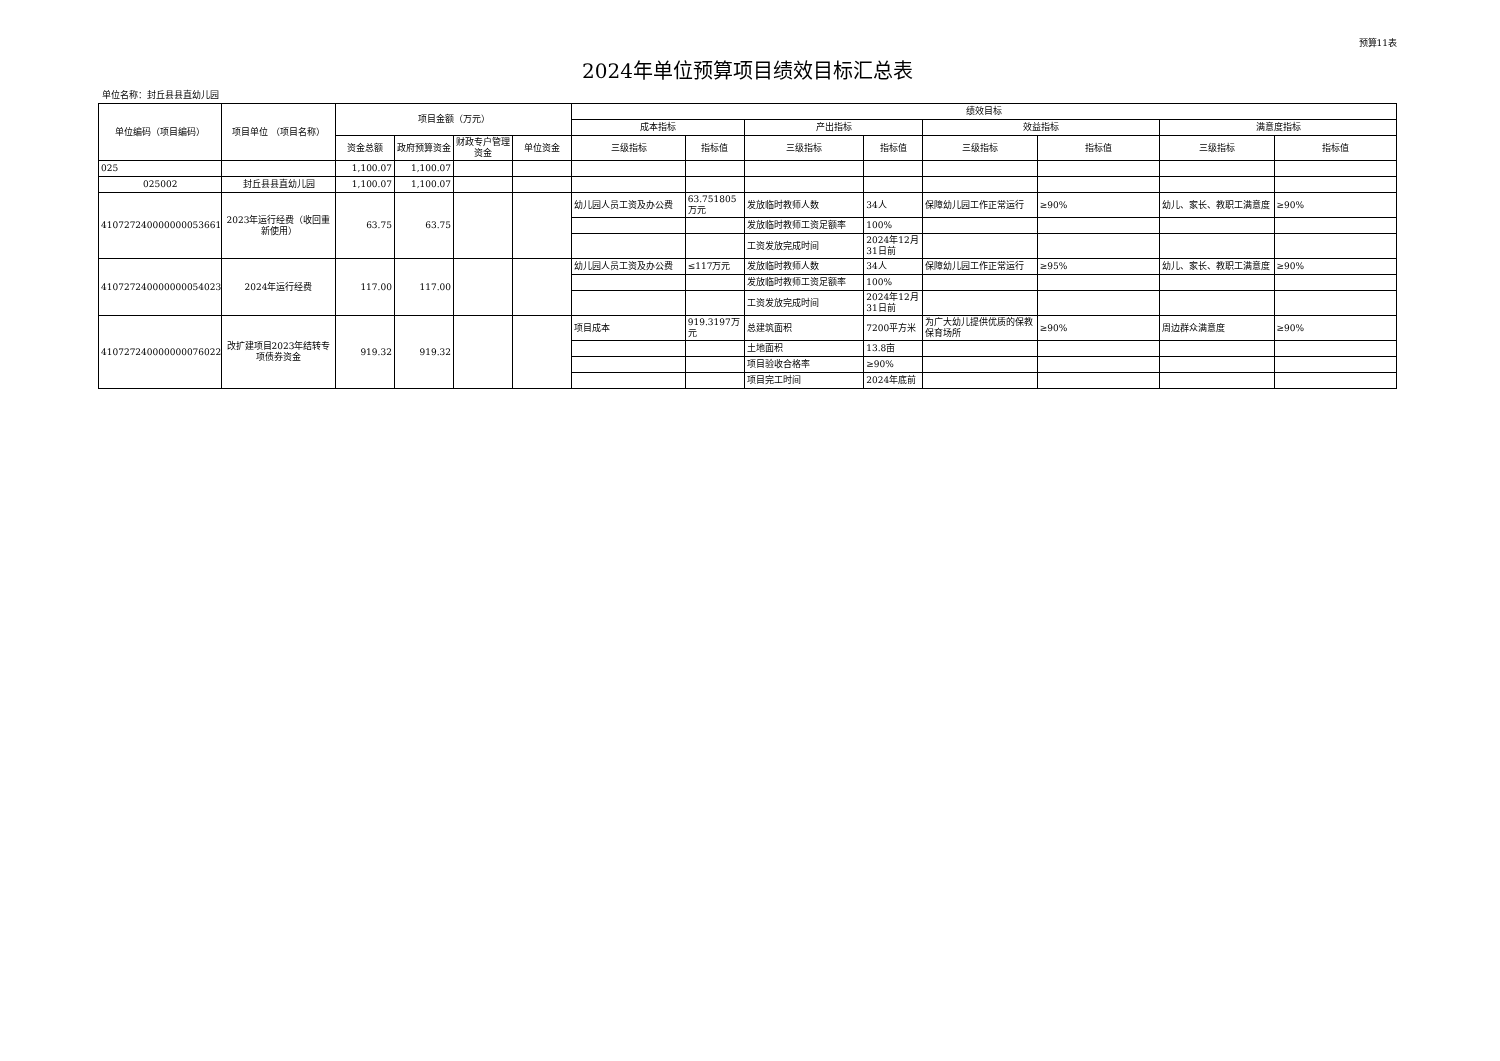预算11表
2024年单位预算项目绩效目标汇总表
单位名称：封丘县县直幼儿园
| 单位编码（项目编码） | 项目单位 （项目名称） | 项目金额（万元） | | | | 绩效目标 | | | | | | | |
| --- | --- | --- | --- | --- | --- | --- | --- | --- | --- | --- | --- | --- | --- |
| | | | | | | 成本指标 | | 产出指标 | | 效益指标 | | 满意度指标 | |
| | | 资金总额 | 政府预算资金 | 财政专户管理资金 | 单位资金 | 三级指标 | 指标值 | 三级指标 | 指标值 | 三级指标 | 指标值 | 三级指标 | 指标值 |
| 025 | | 1,100.07 | 1,100.07 | | | | | | | | | | |
| 025002 | 封丘县县直幼儿园 | 1,100.07 | 1,100.07 | | | | | | | | | | |
| 410727240000000053661 | 2023年运行经费（收回重新使用） | 63.75 | 63.75 | | | 幼儿园人员工资及办公费 | 63.751805万元 | 发放临时教师人数 | 34人 | 保障幼儿园工作正常运行 | ≥90% | 幼儿、家长、教职工满意度 | ≥90% |
| | | | | | | | | 发放临时教师工资足额率 | 100% | | | | |
| | | | | | | | | 工资发放完成时间 | 2024年12月31日前 | | | | |
| 410727240000000054023 | 2024年运行经费 | 117.00 | 117.00 | | | 幼儿园人员工资及办公费 | ≤117万元 | 发放临时教师人数 | 34人 | 保障幼儿园工作正常运行 | ≥95% | 幼儿、家长、教职工满意度 | ≥90% |
| | | | | | | | | 发放临时教师工资足额率 | 100% | | | | |
| | | | | | | | | 工资发放完成时间 | 2024年12月31日前 | | | | |
| 410727240000000076022 | 改扩建项目2023年结转专项债券资金 | 919.32 | 919.32 | | | 项目成本 | 919.3197万元 | 总建筑面积 | 7200平方米 | 为广大幼儿提供优质的保教保育场所 | ≥90% | 周边群众满意度 | ≥90% |
| | | | | | | | | 土地面积 | 13.8亩 | | | | |
| | | | | | | | | 项目验收合格率 | ≥90% | | | | |
| | | | | | | | | 项目完工时间 | 2024年底前 | | | | |